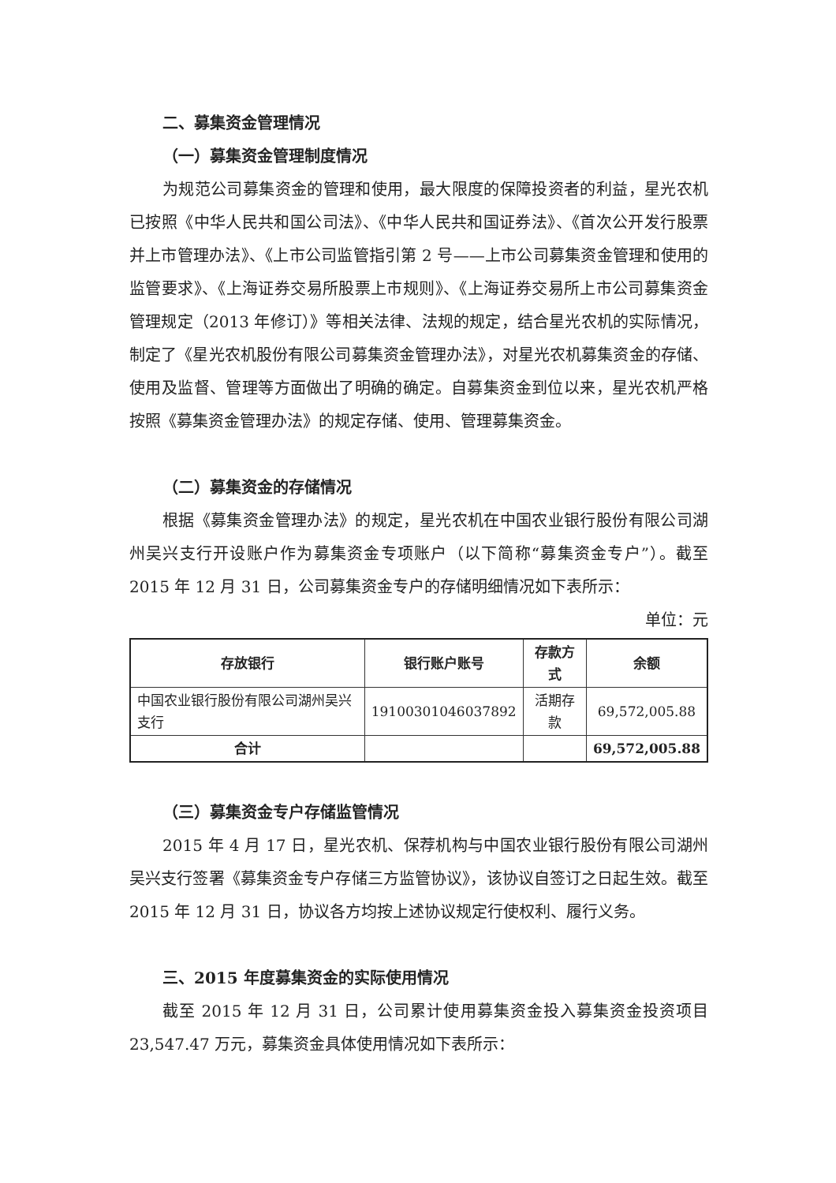二、募集资金管理情况
（一）募集资金管理制度情况
为规范公司募集资金的管理和使用，最大限度的保障投资者的利益，星光农机已按照《中华人民共和国公司法》、《中华人民共和国证券法》、《首次公开发行股票并上市管理办法》、《上市公司监管指引第 2 号——上市公司募集资金管理和使用的监管要求》、《上海证券交易所股票上市规则》、《上海证券交易所上市公司募集资金管理规定（2013 年修订）》等相关法律、法规的规定，结合星光农机的实际情况，制定了《星光农机股份有限公司募集资金管理办法》，对星光农机募集资金的存储、使用及监督、管理等方面做出了明确的确定。自募集资金到位以来，星光农机严格按照《募集资金管理办法》的规定存储、使用、管理募集资金。
（二）募集资金的存储情况
根据《募集资金管理办法》的规定，星光农机在中国农业银行股份有限公司湖州吴兴支行开设账户作为募集资金专项账户（以下简称“募集资金专户”）。截至 2015 年 12 月 31 日，公司募集资金专户的存储明细情况如下表所示：
单位：元
| 存放银行 | 银行账户账号 | 存款方式 | 余额 |
| --- | --- | --- | --- |
| 中国农业银行股份有限公司湖州吴兴支行 | 19100301046037892 | 活期存款 | 69,572,005.88 |
| 合计 | | | 69,572,005.88 |
（三）募集资金专户存储监管情况
2015 年 4 月 17 日，星光农机、保荐机构与中国农业银行股份有限公司湖州吴兴支行签署《募集资金专户存储三方监管协议》，该协议自签订之日起生效。截至 2015 年 12 月 31 日，协议各方均按上述协议规定行使权利、履行义务。
三、2015 年度募集资金的实际使用情况
截至 2015 年 12 月 31 日，公司累计使用募集资金投入募集资金投资项目 23,547.47 万元，募集资金具体使用情况如下表所示：